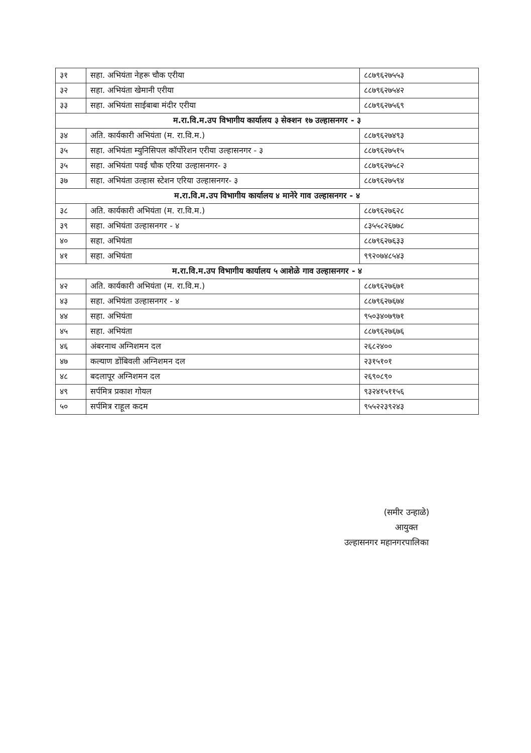| ३१ | सहा. अभियंता नेहरू चौक एरीया | ८८७९६२७५५३ |
| ३२ | सहा. अभियंता खेमानी एरीया | ८८७९६२७५४२ |
| ३३ | सहा. अभियंता साईबाबा मंदीर एरीया | ८८७९६२७५६९ |
| म.रा.वि.म.उप विभागीय कार्यालय ३ सेक्शन १७ उल्हासनगर - ३ | | |
| ३४ | अति. कार्यकारी अभियंता (म. रा.वि.म.) | ८८७९६२७४९३ |
| ३५ | सहा. अभियंता म्युनिसिपल कॉर्पोरेशन एरीया उल्हासनगर - ३ | ८८७९६२७५१५ |
| ३५ | सहा. अभियंता पवई चौक एरिया उल्हासनगर- ३ | ८८७९६२७५८२ |
| ३७ | सहा. अभियंता उल्हास स्टेशन एरिया उल्हासनगर- ३ | ८८७९६२७५९४ |
| म.रा.वि.म.उप विभागीय कार्यालय ४ मानेरे गाव उल्हासनगर - ४ | | |
| ३८ | अति. कार्यकारी अभियंता (म. रा.वि.म.) | ८८७९६२७६२८ |
| ३९ | सहा. अभियंता उल्हासनगर - ४ | ८३५५८२६७७८ |
| ४० | सहा. अभियंता | ८८७९६२७६३३ |
| ४१ | सहा. अभियंता | ९९२०७४८५४३ |
| म.रा.वि.म.उप विभागीय कार्यालय ५ आशेळे गाव उल्हासनगर - ४ | | |
| ४२ | अति. कार्यकारी अभियंता (म. रा.वि.म.) | ८८७९६२७६७१ |
| ४३ | सहा. अभियंता उल्हासनगर - ४ | ८८७९६२७६७४ |
| ४४ | सहा. अभियंता | ९५०३४०७९७१ |
| ४५ | सहा. अभियंता | ८८७९६२७६७६ |
| ४६ | अंबरनाथ अग्निशमन दल | २६८२४०० |
| ४७ | कल्याण डोंबिवली अग्निशमन दल | २३१५१०१ |
| ४८ | बदलापूर अग्निशमन दल | २६९०८९० |
| ४९ | सर्पमित्र प्रकाश गोयल | ९३२४१५११५६ |
| ५० | सर्पमित्र राहूल कदम | ९५५२२३९२४३ |
(समीर उन्हाळे)
आयुक्त
उल्हासनगर महानगरपालिका